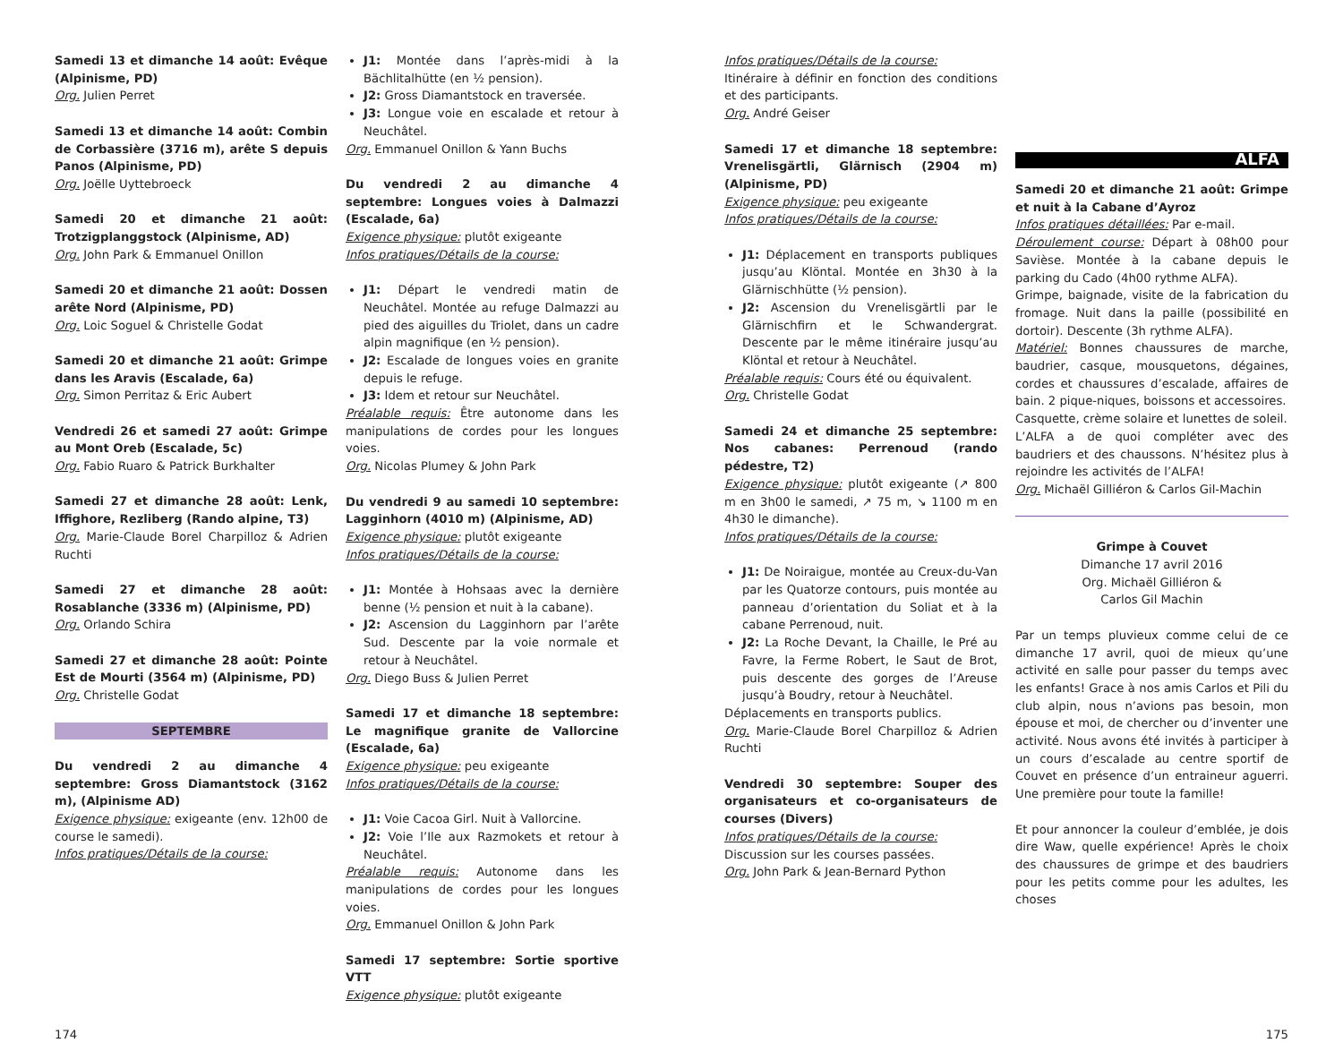Samedi 13 et dimanche 14 août: Evêque (Alpinisme, PD)
Org. Julien Perret
Samedi 13 et dimanche 14 août: Combin de Corbassière (3716 m), arête S depuis Panos (Alpinisme, PD)
Org. Joëlle Uyttebroeck
Samedi 20 et dimanche 21 août: Trotzigplanggstock (Alpinisme, AD)
Org. John Park & Emmanuel Onillon
Samedi 20 et dimanche 21 août: Dossen arête Nord (Alpinisme, PD)
Org. Loic Soguel & Christelle Godat
Samedi 20 et dimanche 21 août: Grimpe dans les Aravis (Escalade, 6a)
Org. Simon Perritaz & Eric Aubert
Vendredi 26 et samedi 27 août: Grimpe au Mont Oreb (Escalade, 5c)
Org. Fabio Ruaro & Patrick Burkhalter
Samedi 27 et dimanche 28 août: Lenk, Iffighore, Rezliberg (Rando alpine, T3)
Org. Marie-Claude Borel Charpilloz & Adrien Ruchti
Samedi 27 et dimanche 28 août: Rosablanche (3336 m) (Alpinisme, PD)
Org. Orlando Schira
Samedi 27 et dimanche 28 août: Pointe Est de Mourti (3564 m) (Alpinisme, PD)
Org. Christelle Godat
SEPTEMBRE
Du vendredi 2 au dimanche 4 septembre: Gross Diamantstock (3162 m), (Alpinisme AD)
Exigence physique: exigeante (env. 12h00 de course le samedi).
Infos pratiques/Détails de la course:
J1: Montée dans l’après-midi à la Bächlitalhütte (en ½ pension).
J2: Gross Diamantstock en traversée.
J3: Longue voie en escalade et retour à Neuchâtel.
Org. Emmanuel Onillon & Yann Buchs
Du vendredi 2 au dimanche 4 septembre: Longues voies à Dalmazzi (Escalade, 6a)
Exigence physique: plutôt exigeante
Infos pratiques/Détails de la course:
J1: Départ le vendredi matin de Neuchâtel. Montée au refuge Dalmazzi au pied des aiguilles du Triolet, dans un cadre alpin magnifique (en ½ pension).
J2: Escalade de longues voies en granite depuis le refuge.
J3: Idem et retour sur Neuchâtel.
Préalable requis: Être autonome dans les manipulations de cordes pour les longues voies.
Org. Nicolas Plumey & John Park
Du vendredi 9 au samedi 10 septembre: Lagginhorn (4010 m) (Alpinisme, AD)
Exigence physique: plutôt exigeante
Infos pratiques/Détails de la course:
J1: Montée à Hohsaas avec la dernière benne (½ pension et nuit à la cabane).
J2: Ascension du Lagginhorn par l’arête Sud. Descente par la voie normale et retour à Neuchâtel.
Org. Diego Buss & Julien Perret
Samedi 17 et dimanche 18 septembre: Le magnifique granite de Vallorcine (Escalade, 6a)
Exigence physique: peu exigeante
Infos pratiques/Détails de la course:
J1: Voie Cacoa Girl. Nuit à Vallorcine.
J2: Voie l’Ile aux Razmokets et retour à Neuchâtel.
Préalable requis: Autonome dans les manipulations de cordes pour les longues voies.
Org. Emmanuel Onillon & John Park
Samedi 17 septembre: Sortie sportive VTT
Exigence physique: plutôt exigeante
Infos pratiques/Détails de la course:
Itinéraire à définir en fonction des conditions et des participants.
Org. André Geiser
Samedi 17 et dimanche 18 septembre: Vrenelisgärtli, Glärnisch (2904 m) (Alpinisme, PD)
Exigence physique: peu exigeante
Infos pratiques/Détails de la course:
J1: Déplacement en transports publiques jusqu’au Klöntal. Montée en 3h30 à la Glärnischhütte (½ pension).
J2: Ascension du Vrenelisgärtli par le Glärnischfirn et le Schwandergrat. Descente par le même itinéraire jusqu’au Klöntal et retour à Neuchâtel.
Préalable requis: Cours été ou équivalent.
Org. Christelle Godat
Samedi 24 et dimanche 25 septembre: Nos cabanes: Perrenoud (rando pédestre, T2)
Exigence physique: plutôt exigeante (↗ 800 m en 3h00 le samedi, ↗ 75 m, ↘ 1100 m en 4h30 le dimanche).
Infos pratiques/Détails de la course:
J1: De Noiraigue, montée au Creux-du-Van par les Quatorze contours, puis montée au panneau d’orientation du Soliat et à la cabane Perrenoud, nuit.
J2: La Roche Devant, la Chaille, le Pré au Favre, la Ferme Robert, le Saut de Brot, puis descente des gorges de l’Areuse jusqu’à Boudry, retour à Neuchâtel.
Déplacements en transports publics.
Org. Marie-Claude Borel Charpilloz & Adrien Ruchti
Vendredi 30 septembre: Souper des organisateurs et co-organisateurs de courses (Divers)
Infos pratiques/Détails de la course:
Discussion sur les courses passées.
Org. John Park & Jean-Bernard Python
ALFA
Samedi 20 et dimanche 21 août: Grimpe et nuit à la Cabane d’Ayroz
Infos pratiques détaillées: Par e-mail.
Déroulement course: Départ à 08h00 pour Savièse. Montée à la cabane depuis le parking du Cado (4h00 rythme ALFA).
Grimpe, baignade, visite de la fabrication du fromage. Nuit dans la paille (possibilité en dortoir). Descente (3h rythme ALFA).
Matériel: Bonnes chaussures de marche, baudrier, casque, mousquetons, dégaines, cordes et chaussures d’escalade, affaires de bain. 2 pique-niques, boissons et accessoires.
Casquette, crème solaire et lunettes de soleil.
L’ALFA a de quoi compléter avec des baudriers et des chaussons. N’hésitez plus à rejoindre les activités de l’ALFA!
Org. Michaël Gilliéron & Carlos Gil-Machin
Grimpe à Couvet
Dimanche 17 avril 2016
Org. Michaël Gilliéron &
Carlos Gil Machin
Par un temps pluvieux comme celui de ce dimanche 17 avril, quoi de mieux qu’une activité en salle pour passer du temps avec les enfants! Grace à nos amis Carlos et Pili du club alpin, nous n’avions pas besoin, mon épouse et moi, de chercher ou d’inventer une activité. Nous avons été invités à participer à un cours d’escalade au centre sportif de Couvet en présence d’un entraineur aguerri. Une première pour toute la famille!
Et pour annoncer la couleur d’emblée, je dois dire Waw, quelle expérience! Après le choix des chaussures de grimpe et des baudriers pour les petits comme pour les adultes, les choses
174 175